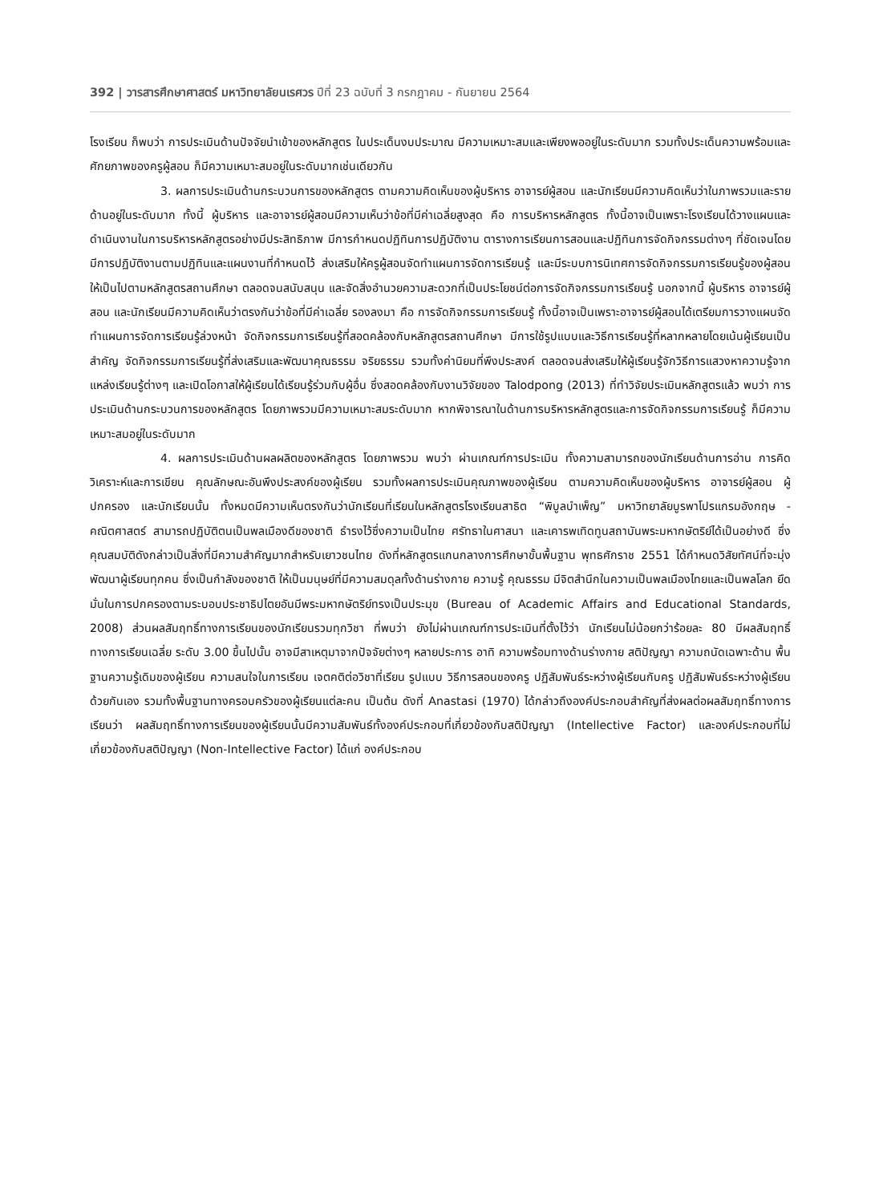392 | วารสารศึกษาศาสตร์ มหาวิทยาลัยนเรศวร ปีที่ 23 ฉบับที่ 3 กรกฎาคม - กันยายน 2564
โรงเรียน ก็พบว่า การประเมินด้านปัจจัยนำเข้าของหลักสูตร ในประเด็นงบประมาณ มีความเหมาะสมและเพียงพออยู่ในระดับมาก รวมทั้งประเด็นความพร้อมและศักยภาพของครูผู้สอน ก็มีความเหมาะสมอยู่ในระดับมากเช่นเดียวกัน
3. ผลการประเมินด้านกระบวนการของหลักสูตร ตามความคิดเห็นของผู้บริหาร อาจารย์ผู้สอน และนักเรียนมีความคิดเห็นว่าในภาพรวมและรายด้านอยู่ในระดับมาก ทั้งนี้ ผู้บริหาร และอาจารย์ผู้สอนมีความเห็นว่าข้อที่มีค่าเฉลี่ยสูงสุด คือ การบริหารหลักสูตร ทั้งนี้อาจเป็นเพราะโรงเรียนได้วางแผนและดำเนินงานในการบริหารหลักสูตรอย่างมีประสิทธิภาพ มีการกำหนดปฏิทินการปฏิบัติงาน ตารางการเรียนการสอนและปฏิทินการจัดกิจกรรมต่างๆ ที่ชัดเจนโดยมีการปฏิบัติงานตามปฏิทินและแผนงานที่กำหนดไว้ ส่งเสริมให้ครูผู้สอนจัดทำแผนการจัดการเรียนรู้ และมีระบบการนิเทศการจัดกิจกรรมการเรียนรู้ของผู้สอนให้เป็นไปตามหลักสูตรสถานศึกษา ตลอดจนสนับสนุน และจัดสิ่งอำนวยความสะดวกที่เป็นประโยชน์ต่อการจัดกิจกรรมการเรียนรู้ นอกจากนี้ ผู้บริหาร อาจารย์ผู้สอน และนักเรียนมีความคิดเห็นว่าตรงกันว่าข้อที่มีค่าเฉลี่ย รองลงมา คือ การจัดกิจกรรมการเรียนรู้ ทั้งนี้อาจเป็นเพราะอาจารย์ผู้สอนได้เตรียมการวางแผนจัดทำแผนการจัดการเรียนรู้ล่วงหน้า จัดกิจกรรมการเรียนรู้ที่สอดคล้องกับหลักสูตรสถานศึกษา มีการใช้รูปแบบและวิธีการเรียนรู้ที่หลากหลายโดยเน้นผู้เรียนเป็นสำคัญ จัดกิจกรรมการเรียนรู้ที่ส่งเสริมและพัฒนาคุณธรรม จริยธรรม รวมทั้งค่านิยมที่พึงประสงค์ ตลอดจนส่งเสริมให้ผู้เรียนรู้จักวิธีการแสวงหาความรู้จากแหล่งเรียนรู้ต่างๆ และเปิดโอกาสให้ผู้เรียนได้เรียนรู้ร่วมกับผู้อื่น ซึ่งสอดคล้องกับงานวิจัยของ Talodpong (2013) ที่ทำวิจัยประเมินหลักสูตรแล้ว พบว่า การประเมินด้านกระบวนการของหลักสูตร โดยภาพรวมมีความเหมาะสมระดับมาก หากพิจารณาในด้านการบริหารหลักสูตรและการจัดกิจกรรมการเรียนรู้ ก็มีความเหมาะสมอยู่ในระดับมาก
4. ผลการประเมินด้านผลผลิตของหลักสูตร โดยภาพรวม พบว่า ผ่านเกณฑ์การประเมิน ทั้งความสามารถของนักเรียนด้านการอ่าน การคิดวิเคราะห์และการเขียน คุณลักษณะอันพึงประสงค์ของผู้เรียน รวมทั้งผลการประเมินคุณภาพของผู้เรียน ตามความคิดเห็นของผู้บริหาร อาจารย์ผู้สอน ผู้ปกครอง และนักเรียนนั้น ทั้งหมดมีความเห็นตรงกันว่านักเรียนที่เรียนในหลักสูตรโรงเรียนสาธิต “พิบูลบำเพ็ญ” มหาวิทยาลัยบูรพาโปรแกรมอังกฤษ - คณิตศาสตร์ สามารถปฏิบัติตนเป็นพลเมืองดีของชาติ ธำรงไว้ซึ่งความเป็นไทย ศรัทธาในศาสนา และเคารพเทิดทูนสถาบันพระมหากษัตริย์ได้เป็นอย่างดี ซึ่งคุณสมบัติดังกล่าวเป็นสิ่งที่มีความสำคัญมากสำหรับเยาวชนไทย ดังที่หลักสูตรแกนกลางการศึกษาขั้นพื้นฐาน พุทธศักราช 2551 ได้กำหนดวิสัยทัศน์ที่จะมุ่งพัฒนาผู้เรียนทุกคน ซึ่งเป็นกำลังของชาติ ให้เป็นมนุษย์ที่มีความสมดุลทั้งด้านร่างกาย ความรู้ คุณธรรม มีจิตสำนึกในความเป็นพลเมืองไทยและเป็นพลโลก ยึดมั่นในการปกครองตามระบอบประชาธิปไตยอันมีพระมหากษัตริย์ทรงเป็นประมุข (Bureau of Academic Affairs and Educational Standards, 2008) ส่วนผลสัมฤทธิ์ทางการเรียนของนักเรียนรวมทุกวิชา ที่พบว่า ยังไม่ผ่านเกณฑ์การประเมินที่ตั้งไว้ว่า นักเรียนไม่น้อยกว่าร้อยละ 80 มีผลสัมฤทธิ์ทางการเรียนเฉลี่ย ระดับ 3.00 ขึ้นไปนั้น อาจมีสาเหตุมาจากปัจจัยต่างๆ หลายประการ อาทิ ความพร้อมทางด้านร่างกาย สติปัญญา ความถนัดเฉพาะด้าน พื้นฐานความรู้เดิมของผู้เรียน ความสนใจในการเรียน เจตคติต่อวิชาที่เรียน รูปแบบ วิธีการสอนของครู ปฏิสัมพันธ์ระหว่างผู้เรียนกับครู ปฏิสัมพันธ์ระหว่างผู้เรียนด้วยกันเอง รวมทั้งพื้นฐานทางครอบครัวของผู้เรียนแต่ละคน เป็นต้น ดังที่ Anastasi (1970) ได้กล่าวถึงองค์ประกอบสำคัญที่ส่งผลต่อผลสัมฤทธิ์ทางการเรียนว่า ผลสัมฤทธิ์ทางการเรียนของผู้เรียนนั้นมีความสัมพันธ์ทั้งองค์ประกอบที่เกี่ยวข้องกับสติปัญญา (Intellective Factor) และองค์ประกอบที่ไม่เกี่ยวข้องกับสติปัญญา (Non-Intellective Factor) ได้แก่ องค์ประกอบ